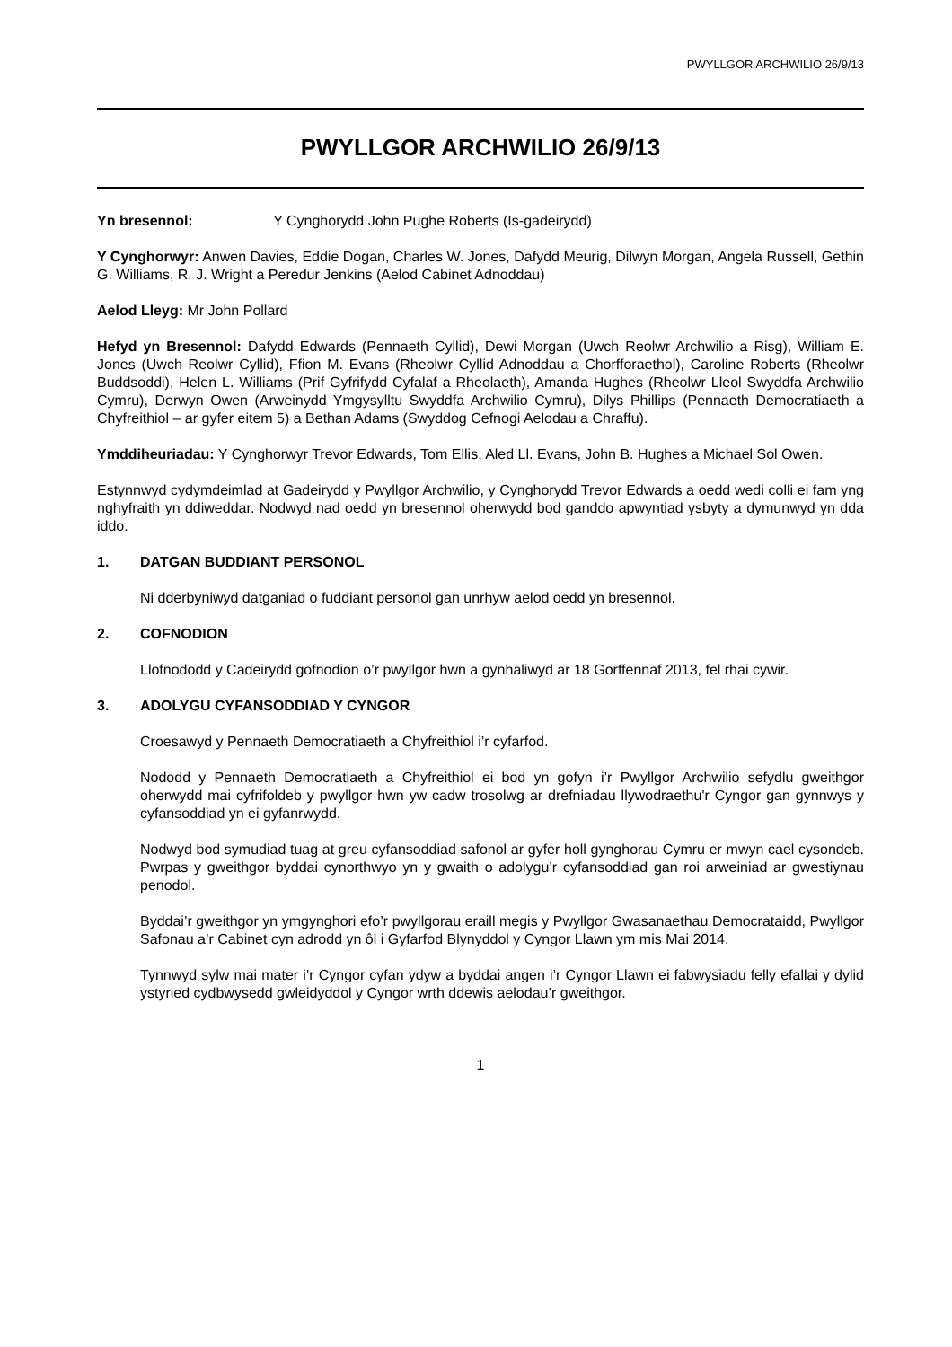PWYLLGOR ARCHWILIO 26/9/13
PWYLLGOR ARCHWILIO 26/9/13
Yn bresennol: Y Cynghorydd John Pughe Roberts (Is-gadeirydd)
Y Cynghorwyr: Anwen Davies, Eddie Dogan, Charles W. Jones, Dafydd Meurig, Dilwyn Morgan, Angela Russell, Gethin G. Williams, R. J. Wright a Peredur Jenkins (Aelod Cabinet Adnoddau)
Aelod Lleyg: Mr John Pollard
Hefyd yn Bresennol: Dafydd Edwards (Pennaeth Cyllid), Dewi Morgan (Uwch Reolwr Archwilio a Risg), William E. Jones (Uwch Reolwr Cyllid), Ffion M. Evans (Rheolwr Cyllid Adnoddau a Chorfforaethol), Caroline Roberts (Rheolwr Buddsoddi), Helen L. Williams (Prif Gyfrifydd Cyfalaf a Rheolaeth), Amanda Hughes (Rheolwr Lleol Swyddfa Archwilio Cymru), Derwyn Owen (Arweinydd Ymgysylltu Swyddfa Archwilio Cymru), Dilys Phillips (Pennaeth Democratiaeth a Chyfreithiol – ar gyfer eitem 5) a Bethan Adams (Swyddog Cefnogi Aelodau a Chraffu).
Ymddiheuriadau: Y Cynghorwyr Trevor Edwards, Tom Ellis, Aled Ll. Evans, John B. Hughes a Michael Sol Owen.
Estynnwyd cydymdeimlad at Gadeirydd y Pwyllgor Archwilio, y Cynghorydd Trevor Edwards a oedd wedi colli ei fam yng nghyfraith yn ddiweddar. Nodwyd nad oedd yn bresennol oherwydd bod ganddo apwyntiad ysbyty a dymunwyd yn dda iddo.
1. DATGAN BUDDIANT PERSONOL
Ni dderbyniwyd datganiad o fuddiant personol gan unrhyw aelod oedd yn bresennol.
2. COFNODION
Llofnododd y Cadeirydd gofnodion o’r pwyllgor hwn a gynhaliwyd ar 18 Gorffennaf 2013, fel rhai cywir.
3. ADOLYGU CYFANSODDIAD Y CYNGOR
Croesawyd y Pennaeth Democratiaeth a Chyfreithiol i’r cyfarfod.
Nododd y Pennaeth Democratiaeth a Chyfreithiol ei bod yn gofyn i’r Pwyllgor Archwilio sefydlu gweithgor oherwydd mai cyfrifoldeb y pwyllgor hwn yw cadw trosolwg ar drefniadau llywodraethu'r Cyngor gan gynnwys y cyfansoddiad yn ei gyfanrwydd.
Nodwyd bod symudiad tuag at greu cyfansoddiad safonol ar gyfer holl gynghorau Cymru er mwyn cael cysondeb. Pwrpas y gweithgor byddai cynorthwyo yn y gwaith o adolygu’r cyfansoddiad gan roi arweiniad ar gwestiynau penodol.
Byddai’r gweithgor yn ymgynghori efo’r pwyllgorau eraill megis y Pwyllgor Gwasanaethau Democrataidd, Pwyllgor Safonau a’r Cabinet cyn adrodd yn ôl i Gyfarfod Blynyddol y Cyngor Llawn ym mis Mai 2014.
Tynnwyd sylw mai mater i’r Cyngor cyfan ydyw a byddai angen i’r Cyngor Llawn ei fabwysiadu felly efallai y dylid ystyried cydbwysedd gwleidyddol y Cyngor wrth ddewis aelodau’r gweithgor.
1